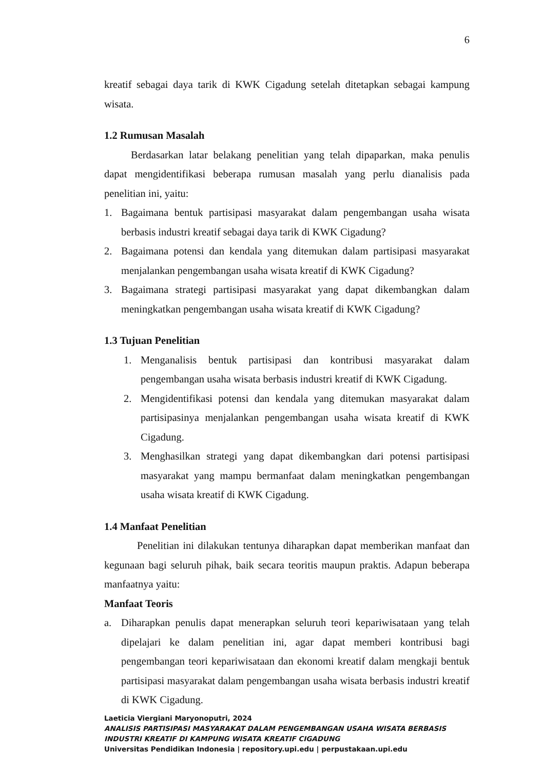6
kreatif sebagai daya tarik di KWK Cigadung setelah ditetapkan sebagai kampung wisata.
1.2 Rumusan Masalah
Berdasarkan latar belakang penelitian yang telah dipaparkan, maka penulis dapat mengidentifikasi beberapa rumusan masalah yang perlu dianalisis pada penelitian ini, yaitu:
1. Bagaimana bentuk partisipasi masyarakat dalam pengembangan usaha wisata berbasis industri kreatif sebagai daya tarik di KWK Cigadung?
2. Bagaimana potensi dan kendala yang ditemukan dalam partisipasi masyarakat menjalankan pengembangan usaha wisata kreatif di KWK Cigadung?
3. Bagaimana strategi partisipasi masyarakat yang dapat dikembangkan dalam meningkatkan pengembangan usaha wisata kreatif di KWK Cigadung?
1.3 Tujuan Penelitian
1. Menganalisis bentuk partisipasi dan kontribusi masyarakat dalam pengembangan usaha wisata berbasis industri kreatif di KWK Cigadung.
2. Mengidentifikasi potensi dan kendala yang ditemukan masyarakat dalam partisipasinya menjalankan pengembangan usaha wisata kreatif di KWK Cigadung.
3. Menghasilkan strategi yang dapat dikembangkan dari potensi partisipasi masyarakat yang mampu bermanfaat dalam meningkatkan pengembangan usaha wisata kreatif di KWK Cigadung.
1.4 Manfaat Penelitian
Penelitian ini dilakukan tentunya diharapkan dapat memberikan manfaat dan kegunaan bagi seluruh pihak, baik secara teoritis maupun praktis. Adapun beberapa manfaatnya yaitu:
Manfaat Teoris
a. Diharapkan penulis dapat menerapkan seluruh teori kepariwisataan yang telah dipelajari ke dalam penelitian ini, agar dapat memberi kontribusi bagi pengembangan teori kepariwisataan dan ekonomi kreatif dalam mengkaji bentuk partisipasi masyarakat dalam pengembangan usaha wisata berbasis industri kreatif di KWK Cigadung.
Laeticia Viergiani Maryonoputri, 2024
ANALISIS PARTISIPASI MASYARAKAT DALAM PENGEMBANGAN USAHA WISATA BERBASIS INDUSTRI KREATIF DI KAMPUNG WISATA KREATIF CIGADUNG
Universitas Pendidikan Indonesia | repository.upi.edu | perpustakaan.upi.edu